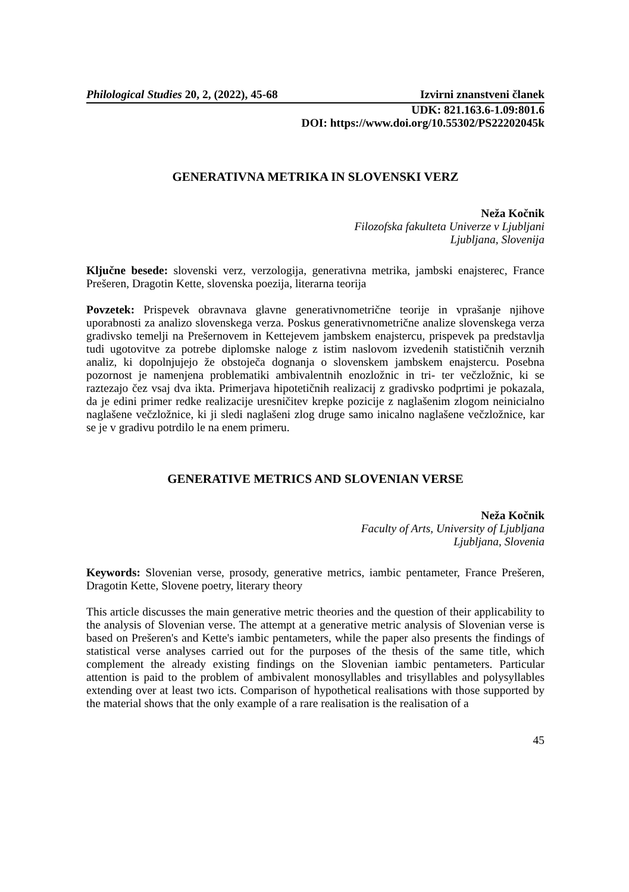Philological Studies 20, 2, (2022), 45-68 Izvirni znanstveni članek
UDK: 821.163.6-1.09:801.6
DOI: https://www.doi.org/10.55302/PS22202045k
GENERATIVNA METRIKA IN SLOVENSKI VERZ
Neža Kočnik
Filozofska fakulteta Univerze v Ljubljani
Ljubljana, Slovenija
Ključne besede: slovenski verz, verzologija, generativna metrika, jambski enajsterec, France Prešeren, Dragotin Kette, slovenska poezija, literarna teorija
Povzetek: Prispevek obravnava glavne generativnometrične teorije in vprašanje njihove uporabnosti za analizo slovenskega verza. Poskus generativnometrične analize slovenskega verza gradivsko temelji na Prešernovem in Kettejevem jambskem enajstercu, prispevek pa predstavlja tudi ugotovitve za potrebe diplomske naloge z istim naslovom izvedenih statističnih verznih analiz, ki dopolnjujejo že obstoječa dognanja o slovenskem jambskem enajstercu. Posebna pozornost je namenjena problematiki ambivalentnih enozložnic in tri- ter večzložnic, ki se raztezajo čez vsaj dva ikta. Primerjava hipotetičnih realizacij z gradivsko podprtimi je pokazala, da je edini primer redke realizacije uresničitev krepke pozicije z naglašenim zlogom neinicialno naglašene večzložnice, ki ji sledi naglašeni zlog druge samo inicalno naglašene večzložnice, kar se je v gradivu potrdilo le na enem primeru.
GENERATIVE METRICS AND SLOVENIAN VERSE
Neža Kočnik
Faculty of Arts, University of Ljubljana
Ljubljana, Slovenia
Keywords: Slovenian verse, prosody, generative metrics, iambic pentameter, France Prešeren, Dragotin Kette, Slovene poetry, literary theory
This article discusses the main generative metric theories and the question of their applicability to the analysis of Slovenian verse. The attempt at a generative metric analysis of Slovenian verse is based on Prešeren's and Kette's iambic pentameters, while the paper also presents the findings of statistical verse analyses carried out for the purposes of the thesis of the same title, which complement the already existing findings on the Slovenian iambic pentameters. Particular attention is paid to the problem of ambivalent monosyllables and trisyllables and polysyllables extending over at least two icts. Comparison of hypothetical realisations with those supported by the material shows that the only example of a rare realisation is the realisation of a
45